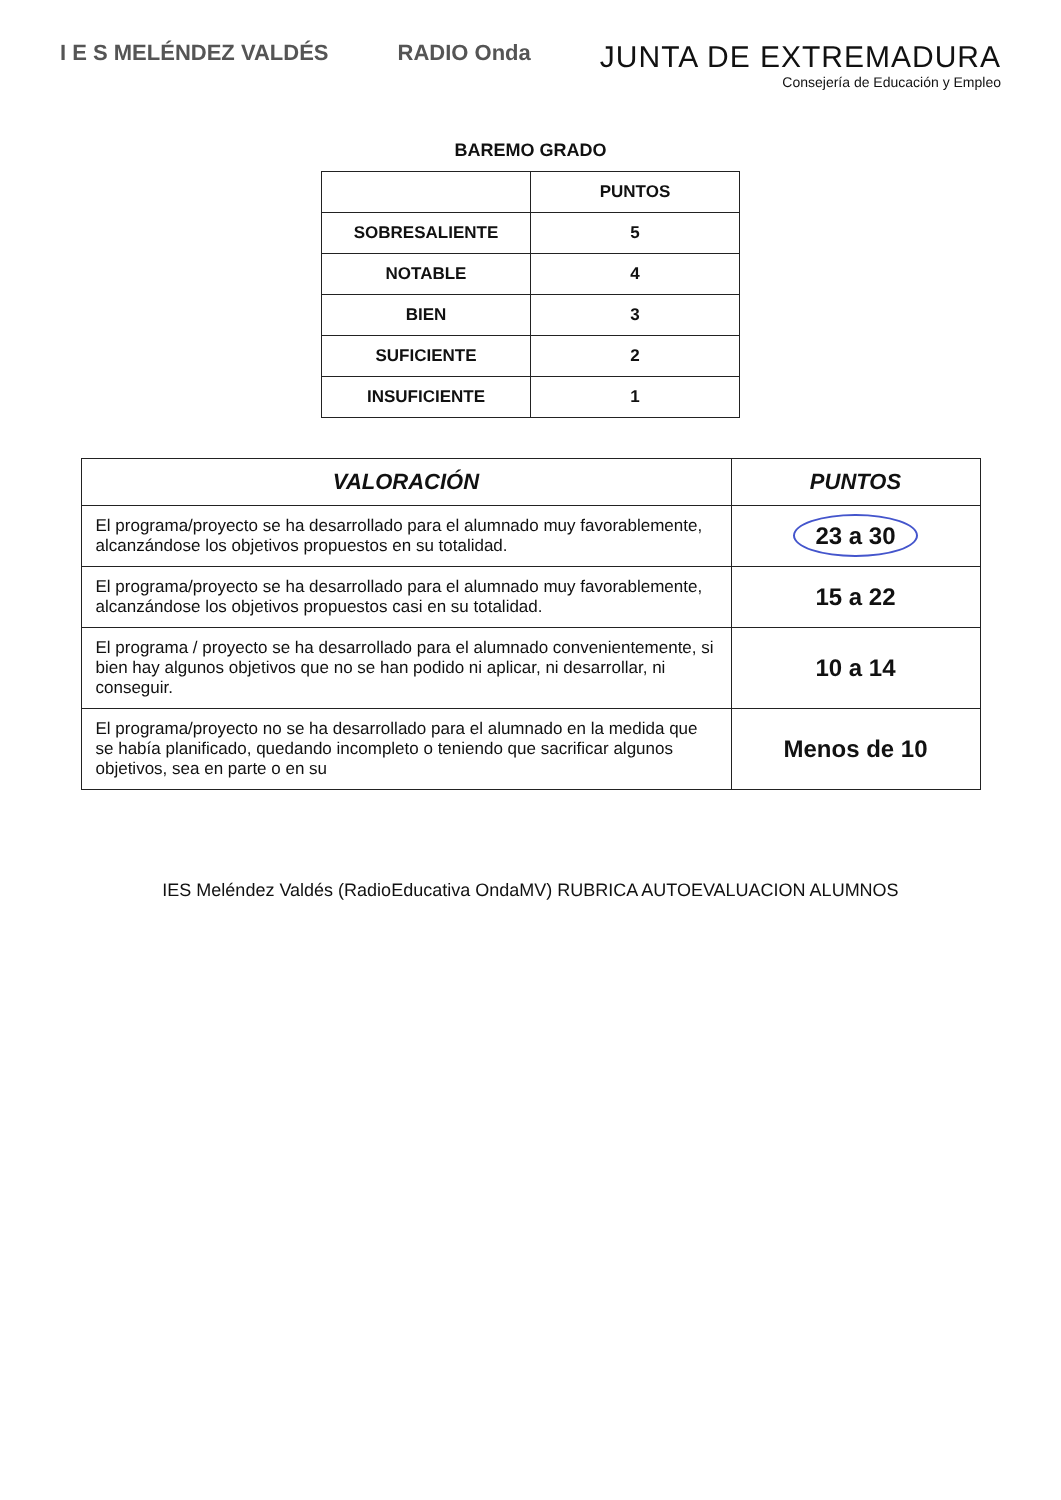I E S MELÉNDEZ VALDÉS RADIO Onda
JUNTA DE EXTREMADURA
Consejería de Educación y Empleo
BAREMO GRADO
| | PUNTOS |
| SOBRESALIENTE | 5 |
| NOTABLE | 4 |
| BIEN | 3 |
| SUFICIENTE | 2 |
| INSUFICIENTE | 1 |
| VALORACIÓN | PUNTOS |
| --- | --- |
| El programa/proyecto se ha desarrollado para el alumnado muy favorablemente, alcanzándose los objetivos propuestos en su totalidad. | 23 a 30 |
| El programa/proyecto se ha desarrollado para el alumnado muy favorablemente, alcanzándose los objetivos propuestos casi en su totalidad. | 15 a 22 |
| El programa / proyecto se ha desarrollado para el alumnado convenientemente, si bien hay algunos objetivos que no se han podido ni aplicar, ni desarrollar, ni conseguir. | 10 a 14 |
| El programa/proyecto no se ha desarrollado para el alumnado en la medida que se había planificado, quedando incompleto o teniendo que sacrificar algunos objetivos, sea en parte o en su | Menos de 10 |
IES Meléndez Valdés (RadioEducativa OndaMV) RUBRICA AUTOEVALUACION ALUMNOS